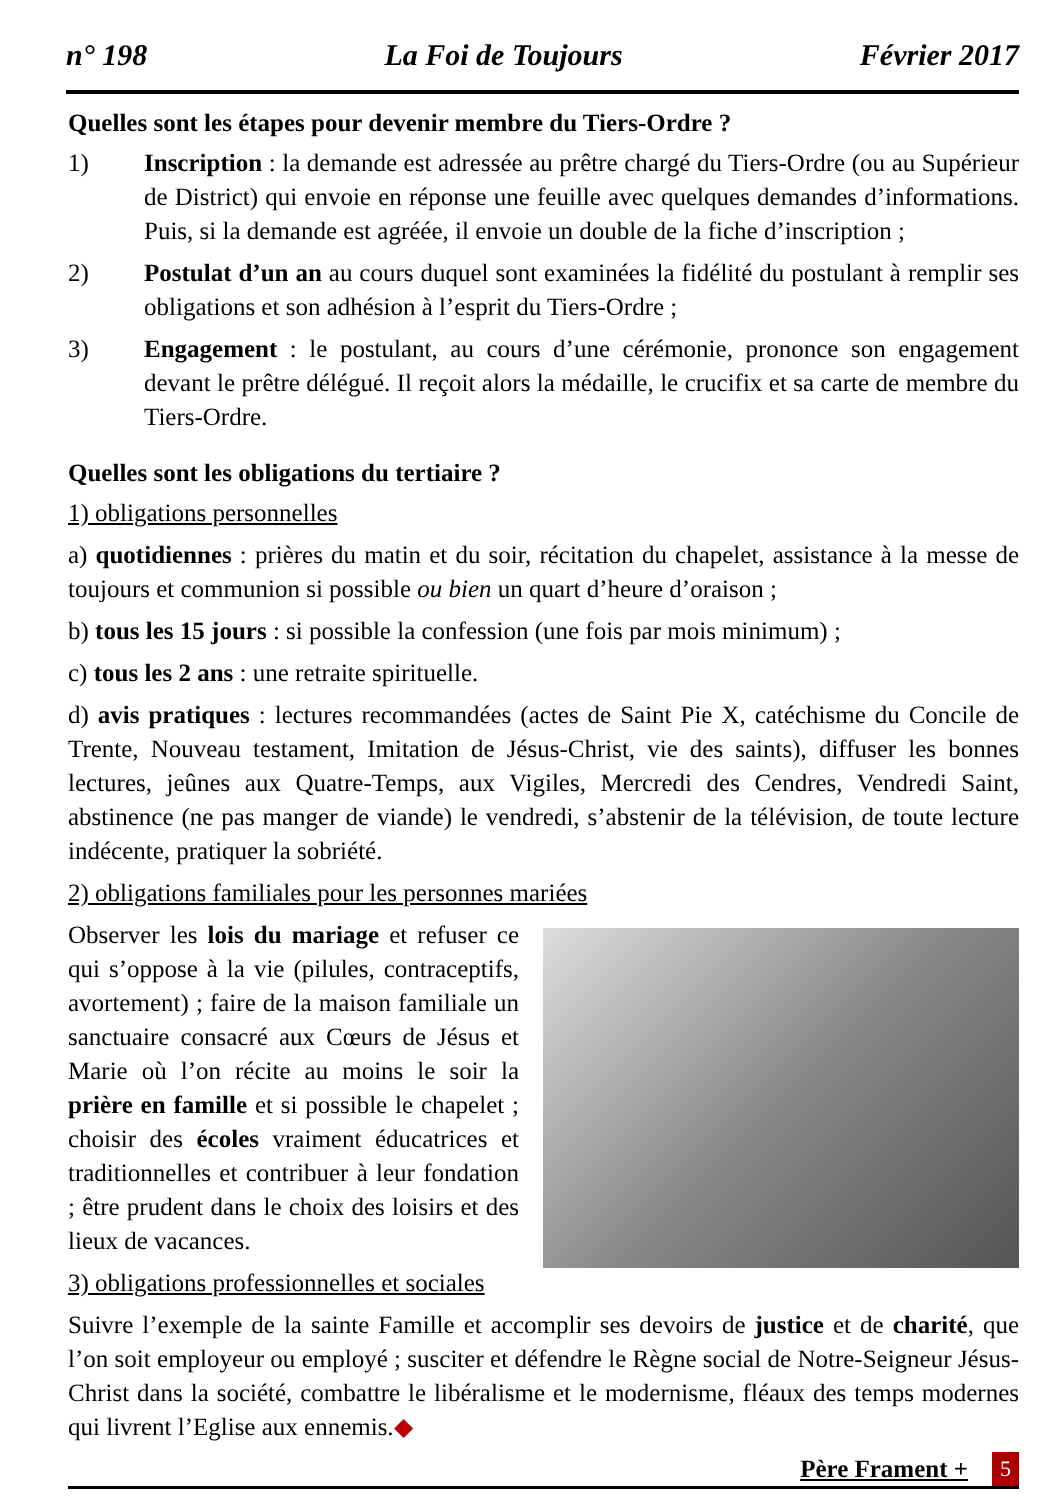n° 198 La Foi de Toujours Février 2017
Quelles sont les étapes pour devenir membre du Tiers-Ordre ?
1) Inscription : la demande est adressée au prêtre chargé du Tiers-Ordre (ou au Supérieur de District) qui envoie en réponse une feuille avec quelques demandes d’informations. Puis, si la demande est agréée, il envoie un double de la fiche d’inscription ;
2) Postulat d’un an au cours duquel sont examinées la fidélité du postulant à remplir ses obligations et son adhésion à l’esprit du Tiers-Ordre ;
3) Engagement : le postulant, au cours d’une cérémonie, prononce son engagement devant le prêtre délégué. Il reçoit alors la médaille, le crucifix et sa carte de membre du Tiers-Ordre.
Quelles sont les obligations du tertiaire ?
1) obligations personnelles
a) quotidiennes : prières du matin et du soir, récitation du chapelet, assistance à la messe de toujours et communion si possible ou bien un quart d’heure d’oraison ;
b) tous les 15 jours : si possible la confession (une fois par mois minimum) ;
c) tous les 2 ans : une retraite spirituelle.
d) avis pratiques : lectures recommandées (actes de Saint Pie X, catéchisme du Concile de Trente, Nouveau testament, Imitation de Jésus-Christ, vie des saints), diffuser les bonnes lectures, jeûnes aux Quatre-Temps, aux Vigiles, Mercredi des Cendres, Vendredi Saint, abstinence (ne pas manger de viande) le vendredi, s’abstenir de la télévision, de toute lecture indécente, pratiquer la sobriété.
2) obligations familiales pour les personnes mariées
Observer les lois du mariage et refuser ce qui s’oppose à la vie (pilules, contraceptifs, avortement) ; faire de la maison familiale un sanctuaire consacré aux Cœurs de Jésus et Marie où l’on récite au moins le soir la prière en famille et si possible le chapelet ; choisir des écoles vraiment éducatrices et traditionnelles et contribuer à leur fondation ; être prudent dans le choix des loisirs et des lieux de vacances.
3) obligations professionnelles et sociales
Suivre l’exemple de la sainte Famille et accomplir ses devoirs de justice et de charité, que l’on soit employeur ou employé ; susciter et défendre le Règne social de Notre-Seigneur Jésus-Christ dans la société, combattre le libéralisme et le modernisme, fléaux des temps modernes qui livrent l’Eglise aux ennemis.◆
Père Frament + 5